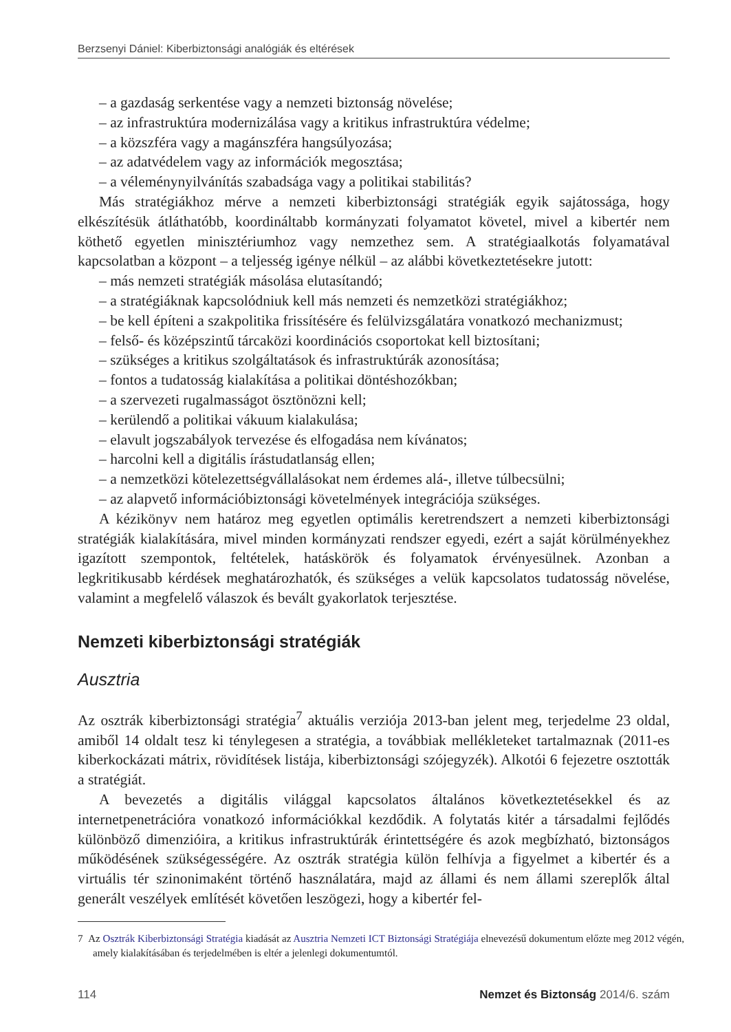Berzsenyi Dániel: Kiberbiztonsági analógiák és eltérések
– a gazdaság serkentése vagy a nemzeti biztonság növelése;
– az infrastruktúra modernizálása vagy a kritikus infrastruktúra védelme;
– a közszféra vagy a magánszféra hangsúlyozása;
– az adatvédelem vagy az információk megosztása;
– a véleménynyilvánítás szabadsága vagy a politikai stabilitás?
Más stratégiákhoz mérve a nemzeti kiberbiztonsági stratégiák egyik sajátossága, hogy elkészítésük átláthatóbb, koordináltabb kormányzati folyamatot követel, mivel a kibertér nem köthető egyetlen minisztériumhoz vagy nemzethez sem. A stratégiaalkotás folyamatával kapcsolatban a központ – a teljesség igénye nélkül – az alábbi következtetésekre jutott:
– más nemzeti stratégiák másolása elutasítandó;
– a stratégiáknak kapcsolódniuk kell más nemzeti és nemzetközi stratégiákhoz;
– be kell építeni a szakpolitika frissítésére és felülvizsgálatára vonatkozó mechanizmust;
– felső- és középszintű tárcaközi koordinációs csoportokat kell biztosítani;
– szükséges a kritikus szolgáltatások és infrastruktúrák azonosítása;
– fontos a tudatosság kialakítása a politikai döntéshozókban;
– a szervezeti rugalmasságot ösztönözni kell;
– kerülendő a politikai vákuum kialakulása;
– elavult jogszabályok tervezése és elfogadása nem kívánatos;
– harcolni kell a digitális írástudatlanság ellen;
– a nemzetközi kötelezettségvállalásokat nem érdemes alá-, illetve túlbecsülni;
– az alapvető információbiztonsági követelmények integrációja szükséges.
A kézikönyv nem határoz meg egyetlen optimális keretrendszert a nemzeti kiberbiztonsági stratégiák kialakítására, mivel minden kormányzati rendszer egyedi, ezért a saját körülményekhez igazított szempontok, feltételek, hatáskörök és folyamatok érvényesülnek. Azonban a legkritikusabb kérdések meghatározhatók, és szükséges a velük kapcsolatos tudatosság növelése, valamint a megfelelő válaszok és bevált gyakorlatok terjesztése.
Nemzeti kiberbiztonsági stratégiák
Ausztria
Az osztrák kiberbiztonsági stratégia<sup>7</sup> aktuális verziója 2013-ban jelent meg, terjedelme 23 oldal, amiből 14 oldalt tesz ki ténylegesen a stratégia, a továbbiak mellékleteket tartalmaznak (2011-es kiberkockázati mátrix, rövidítések listája, kiberbiztonsági szójegyzék). Alkotói 6 fejezetre osztották a stratégiát.
A bevezetés a digitális világgal kapcsolatos általános következtetésekkel és az internetpenetrációra vonatkozó információkkal kezdődik. A folytatás kitér a társadalmi fejlődés különböző dimenzióira, a kritikus infrastruktúrák érintettségére és azok megbízható, biztonságos működésének szükségességére. Az osztrák stratégia külön felhívja a figyelmet a kibertér és a virtuális tér szinonimaként történő használatára, majd az állami és nem állami szereplők által generált veszélyek említését követően leszögezi, hogy a kibertér fel-
7 Az Osztrák Kiberbiztonsági Stratégia kiadását az Ausztria Nemzeti ICT Biztonsági Stratégiája elnevezésű dokumentum előzte meg 2012 végén, amely kialakításában és terjedelmében is eltér a jelenlegi dokumentumtól.
114 Nemzet és Biztonság 2014/6. szám